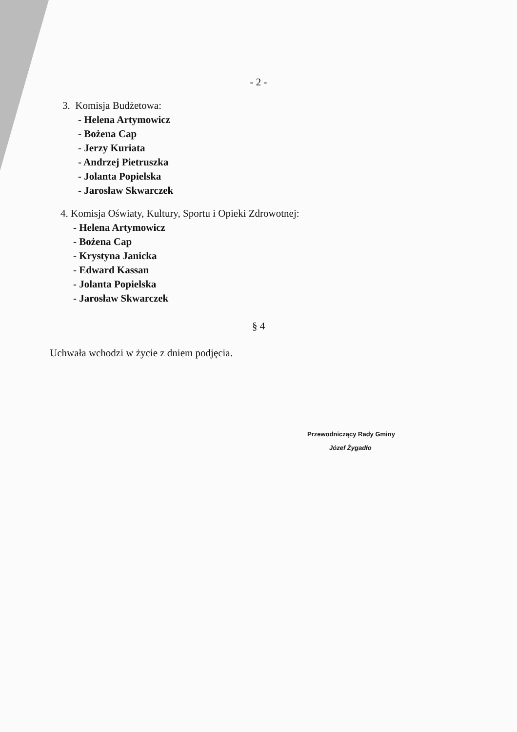- 2 -
3. Komisja Budżetowa:
- Helena Artymowicz
- Bożena Cap
- Jerzy Kuriata
- Andrzej Pietruszka
- Jolanta Popielska
- Jarosław Skwarczek
4. Komisja Oświaty, Kultury, Sportu i Opieki Zdrowotnej:
- Helena Artymowicz
- Bożena Cap
- Krystyna Janicka
- Edward Kassan
- Jolanta Popielska
- Jarosław Skwarczek
§ 4
Uchwała wchodzi w życie z dniem podjęcia.
Przewodniczący Rady Gminy
Józef Żygadło